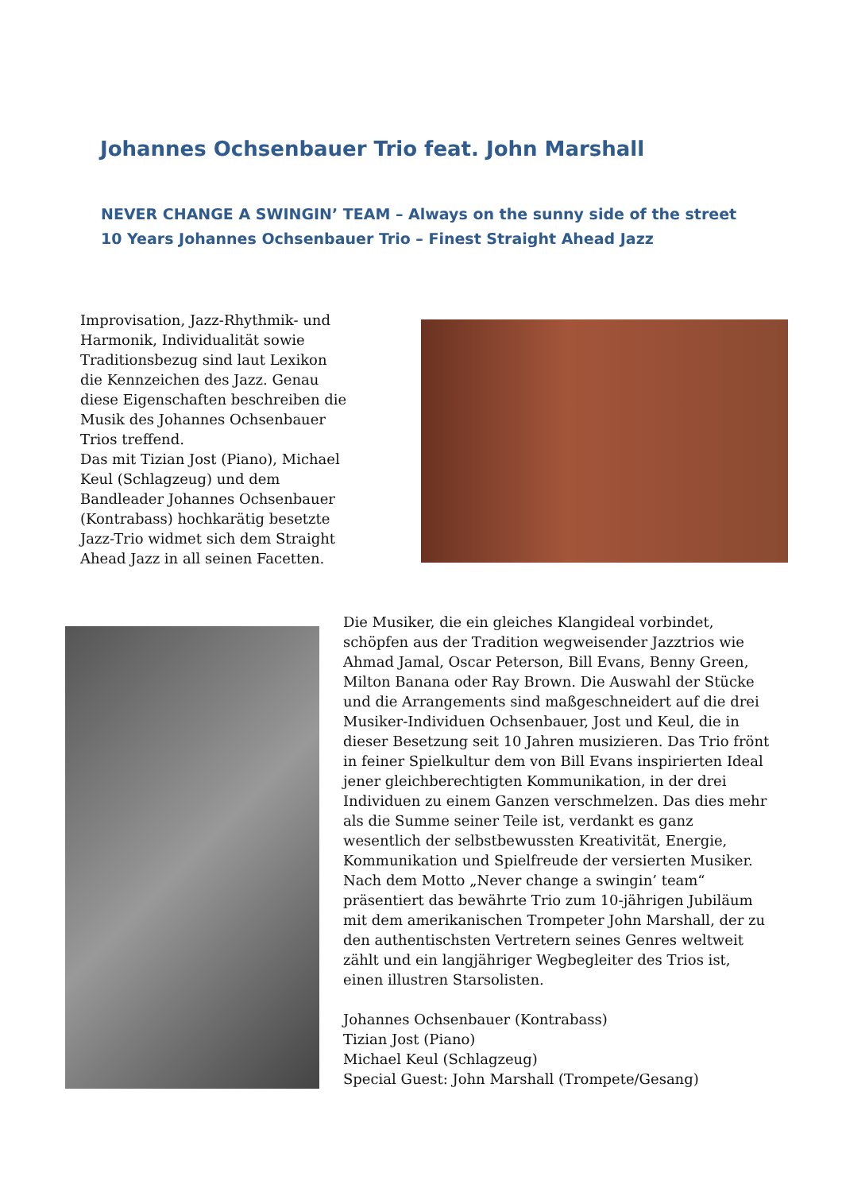Johannes Ochsenbauer Trio feat. John Marshall
NEVER CHANGE A SWINGIN’ TEAM – Always on the sunny side of the street
10 Years Johannes Ochsenbauer Trio – Finest Straight Ahead Jazz
Improvisation, Jazz-Rhythmik- und Harmonik, Individualität sowie Traditionsbezug sind laut Lexikon die Kennzeichen des Jazz. Genau diese Eigenschaften beschreiben die Musik des Johannes Ochsenbauer Trios treffend.
Das mit Tizian Jost (Piano), Michael Keul (Schlagzeug) und dem Bandleader Johannes Ochsenbauer (Kontrabass) hochkarätig besetzte Jazz-Trio widmet sich dem Straight Ahead Jazz in all seinen Facetten.
Die Musiker, die ein gleiches Klangideal vorbindet, schöpfen aus der Tradition wegweisender Jazztrios wie Ahmad Jamal, Oscar Peterson, Bill Evans, Benny Green, Milton Banana oder Ray Brown. Die Auswahl der Stücke und die Arrangements sind maßgeschneidert auf die drei Musiker-Individuen Ochsenbauer, Jost und Keul, die in dieser Besetzung seit 10 Jahren musizieren. Das Trio frönt in feiner Spielkultur dem von Bill Evans inspirierten Ideal jener gleichberechtigten Kommunikation, in der drei Individuen zu einem Ganzen verschmelzen. Das dies mehr als die Summe seiner Teile ist, verdankt es ganz wesentlich der selbstbewussten Kreativität, Energie, Kommunikation und Spielfreude der versierten Musiker.
Nach dem Motto „Never change a swingin’ team“ präsentiert das bewährte Trio zum 10-jährigen Jubiläum mit dem amerikanischen Trompeter John Marshall, der zu den authentischsten Vertretern seines Genres weltweit zählt und ein langjähriger Wegbegleiter des Trios ist, einen illustren Starsolisten.
Johannes Ochsenbauer (Kontrabass)
Tizian Jost (Piano)
Michael Keul (Schlagzeug)
Special Guest: John Marshall (Trompete/Gesang)